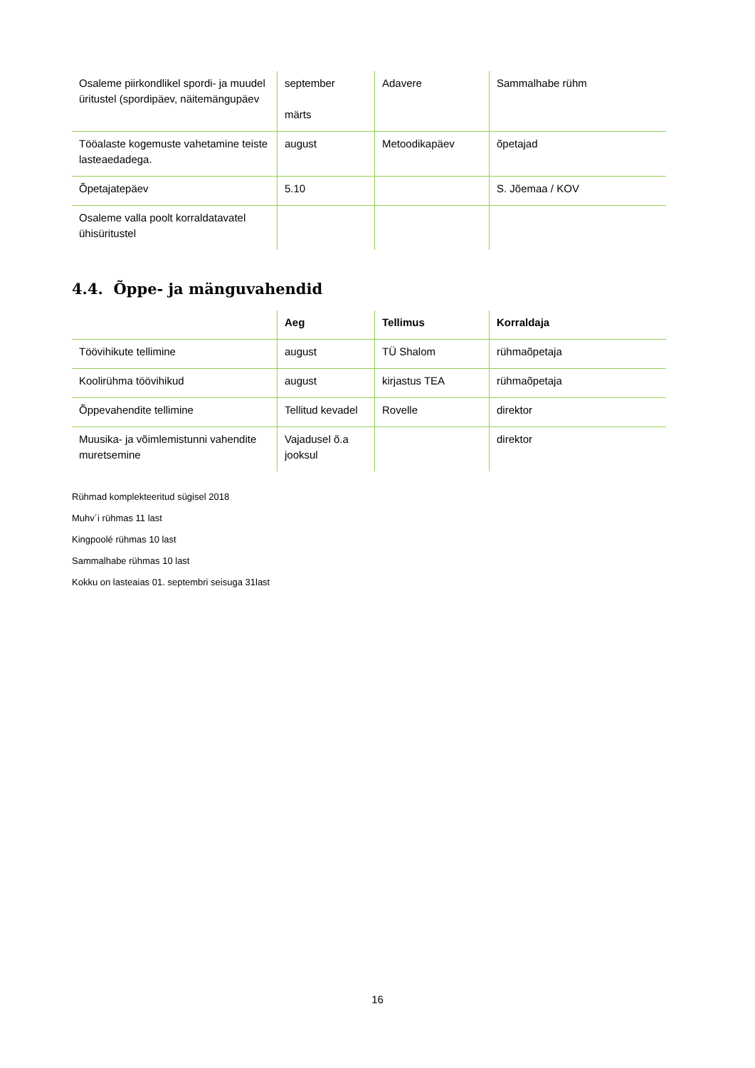| Osaleme piirkondlikel spordi- ja muudel üritustel (spordipäev, näitemängupäev | september märts | Adavere | Sammalhabe rühm |
| Tööalaste kogemuste vahetamine teiste lasteaedadega. | august | Metoodikapäev | õpetajad |
| Õpetajatepäev | 5.10 | | S. Jõemaa / KOV |
| Osaleme valla poolt korraldatavatel ühisüritustel | | | |
4.4. Õppe- ja mänguvahendid
| | Aeg | Tellimus | Korraldaja |
| --- | --- | --- | --- |
| Töövihikute tellimine | august | TÜ Shalom | rühmaõpetaja |
| Koolirühma töövihikud | august | kirjastus TEA | rühmaõpetaja |
| Õppevahendite tellimine | Tellitud kevadel | Rovelle | direktor |
| Muusika- ja võimlemistunni vahendite muretsemine | Vajadusel õ.a jooksul | | direktor |
Rühmad komplekteeritud sügisel 2018
Muhv´i rühmas 11 last
Kingpoolé rühmas 10 last
Sammalhabe rühmas 10 last
Kokku on lasteaias 01. septembri seisuga 31last
16